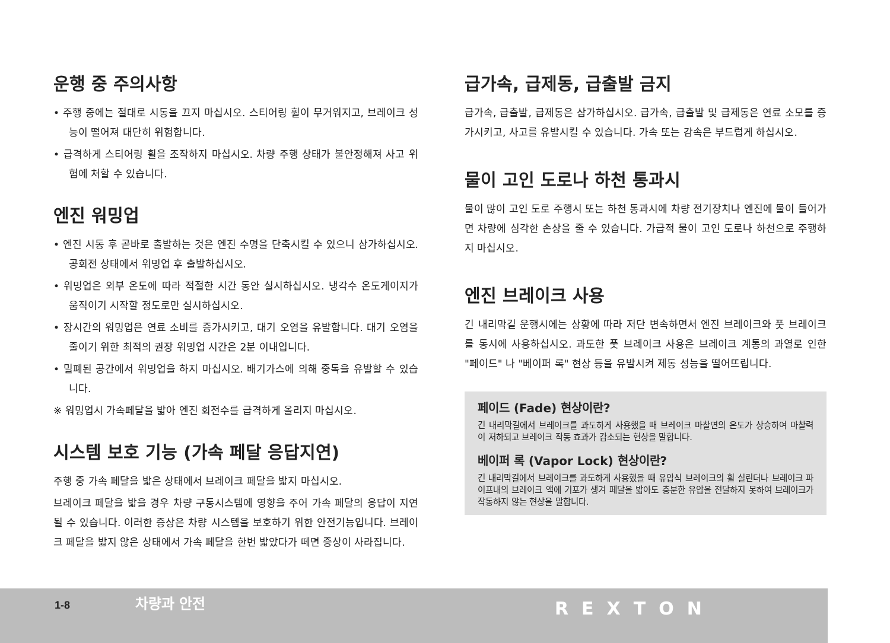운행 중 주의사항
• 주행 중에는 절대로 시동을 끄지 마십시오. 스티어링 휠이 무거워지고, 브레이크 성능이 떨어져 대단히 위험합니다.
• 급격하게 스티어링 휠을 조작하지 마십시오. 차량 주행 상태가 불안정해져 사고 위험에 처할 수 있습니다.
엔진 워밍업
• 엔진 시동 후 곧바로 출발하는 것은 엔진 수명을 단축시킬 수 있으니 삼가하십시오. 공회전 상태에서 워밍업 후 출발하십시오.
• 워밍업은 외부 온도에 따라 적절한 시간 동안 실시하십시오. 냉각수 온도게이지가 움직이기 시작할 정도로만 실시하십시오.
• 장시간의 워밍업은 연료 소비를 증가시키고, 대기 오염을 유발합니다. 대기 오염을 줄이기 위한 최적의 권장 워밍업 시간은 2분 이내입니다.
• 밀폐된 공간에서 워밍업을 하지 마십시오. 배기가스에 의해 중독을 유발할 수 있습니다.
※ 워밍업시 가속페달을 밟아 엔진 회전수를 급격하게 올리지 마십시오.
시스템 보호 기능 (가속 페달 응답지연)
주행 중 가속 페달을 밟은 상태에서 브레이크 페달을 밟지 마십시오.
브레이크 페달을 밟을 경우 차량 구동시스템에 영향을 주어 가속 페달의 응답이 지연될 수 있습니다. 이러한 증상은 차량 시스템을 보호하기 위한 안전기능입니다. 브레이크 페달을 밟지 않은 상태에서 가속 페달을 한번 밟았다가 떼면 증상이 사라집니다.
급가속, 급제동, 급출발 금지
급가속, 급출발, 급제동은 삼가하십시오. 급가속, 급출발 및 급제동은 연료 소모를 증가시키고, 사고를 유발시킬 수 있습니다. 가속 또는 감속은 부드럽게 하십시오.
물이 고인 도로나 하천 통과시
물이 많이 고인 도로 주행시 또는 하천 통과시에 차량 전기장치나 엔진에 물이 들어가면 차량에 심각한 손상을 줄 수 있습니다. 가급적 물이 고인 도로나 하천으로 주행하지 마십시오.
엔진 브레이크 사용
긴 내리막길 운행시에는 상황에 따라 저단 변속하면서 엔진 브레이크와 풋 브레이크를 동시에 사용하십시오. 과도한 풋 브레이크 사용은 브레이크 계통의 과열로 인한 "페이드" 나 "베이퍼 록" 현상 등을 유발시켜 제동 성능을 떨어뜨립니다.
페이드 (Fade) 현상이란?
긴 내리막길에서 브레이크를 과도하게 사용했을 때 브레이크 마찰면의 온도가 상승하여 마찰력이 저하되고 브레이크 작동 효과가 감소되는 현상을 말합니다.
베이퍼 록 (Vapor Lock) 현상이란?
긴 내리막길에서 브레이크를 과도하게 사용했을 때 유압식 브레이크의 휠 실린더나 브레이크 파이프내의 브레이크 액에 기포가 생겨 페달을 밟아도 충분한 유압을 전달하지 못하여 브레이크가 작동하지 않는 현상을 말합니다.
1-8 차량과 안전 REXTON